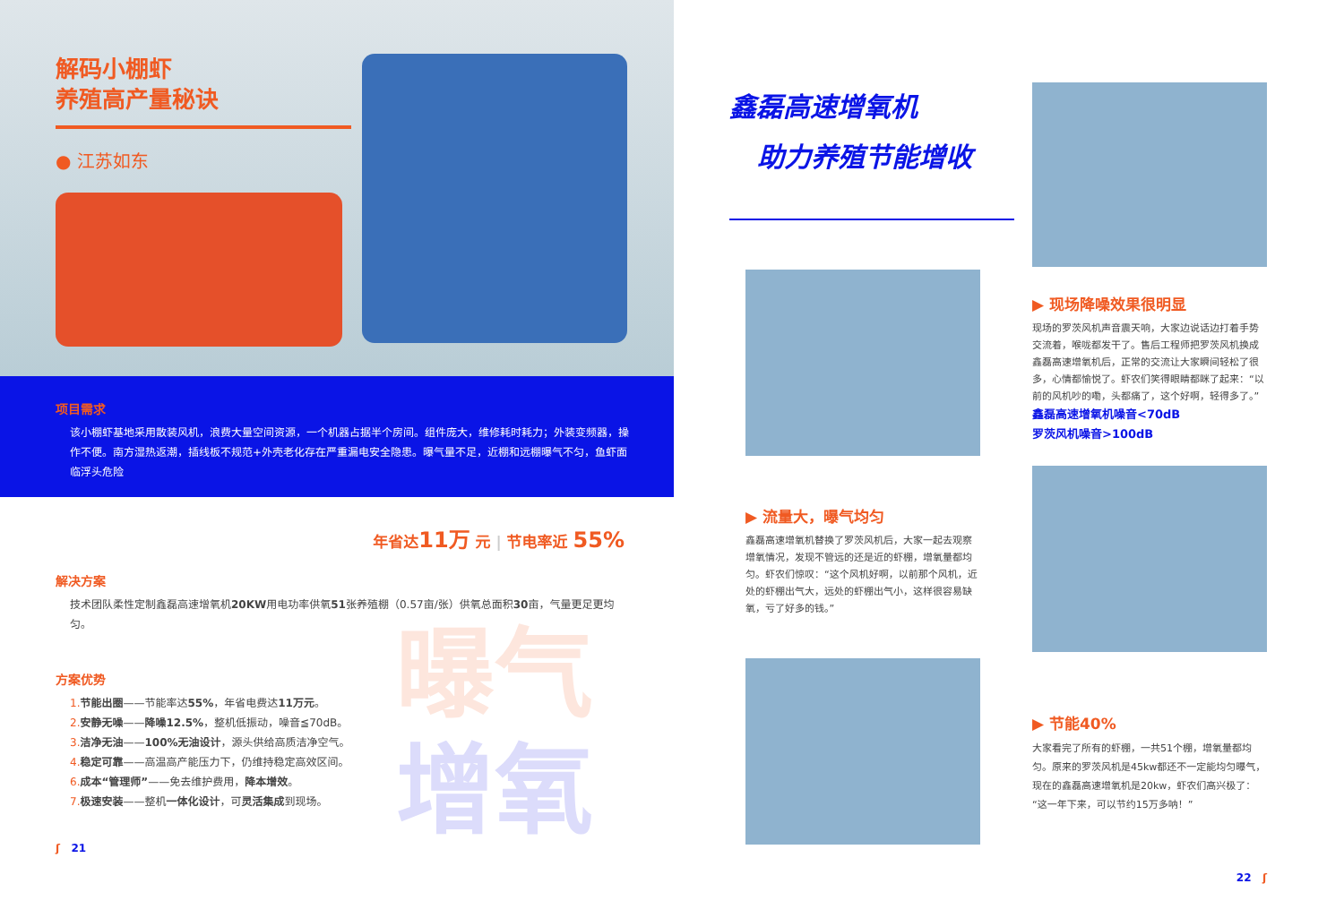解码小棚虾
养殖高产量秘诀
● 江苏如东
项目需求
该小棚虾基地采用散装风机，浪费大量空间资源，一个机器占据半个房间。组件庞大，维修耗时耗力；外装变频器，操作不便。南方湿热返潮，插线板不规范+外壳老化存在严重漏电安全隐患。曝气量不足，近棚和远棚曝气不匀，鱼虾面临浮头危险
年省达11万 元 | 节电率近 55%
解决方案
技术团队柔性定制鑫磊高速增氧机20KW用电功率供氧51张养殖棚（0.57亩/张）供氧总面积30亩，气量更足更均匀。
方案优势
1. 节能出圈——节能率达55%，年省电费达11万元。
2. 安静无噪——降噪12.5%，整机低振动，噪音≦70dB。
3. 洁净无油——100%无油设计，源头供给高质洁净空气。
4. 稳定可靠——高温高产能压力下，仍维持稳定高效区间。
6. 成本“管理师”——免去维护费用，降本增效。
7. 极速安装——整机一体化设计，可灵活集成到现场。
曝气
增氧
ʃ 21
鑫磊高速增氧机
助力养殖节能增收
▶ 流量大，曝气均匀
鑫磊高速增氧机替换了罗茨风机后，大家一起去观察增氧情况，发现不管远的还是近的虾棚，增氧量都均匀。虾农们惊叹：“这个风机好啊，以前那个风机，近处的虾棚出气大，远处的虾棚出气小，这样很容易缺氧，亏了好多的钱。”
▶ 现场降噪效果很明显
现场的罗茨风机声音震天响，大家边说话边打着手势交流着，喉咙都发干了。售后工程师把罗茨风机换成鑫磊高速增氧机后，正常的交流让大家瞬间轻松了很多，心情都愉悦了。虾农们笑得眼睛都眯了起来：“以前的风机吵的嘞，头都痛了，这个好啊，轻得多了。”
鑫磊高速增氧机噪音<70dB
罗茨风机噪音>100dB
▶ 节能40%
大家看完了所有的虾棚，一共51个棚，增氧量都均匀。原来的罗茨风机是45kw都还不一定能均匀曝气，现在的鑫磊高速增氧机是20kw，虾农们高兴极了：“这一年下来，可以节约15万多呐！”
22 ʃ